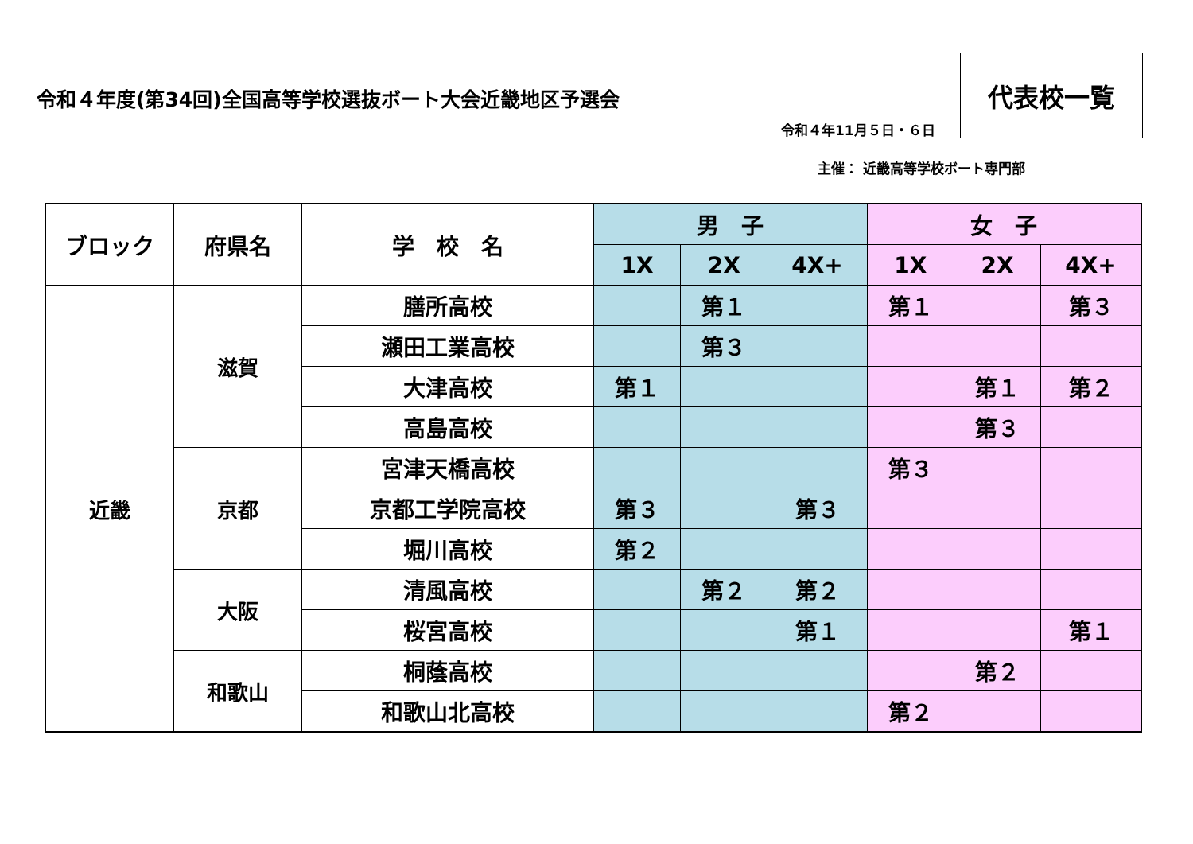令和４年度(第34回)全国高等学校選抜ボート大会近畿地区予選会
令和４年11月５日・６日
代表校一覧
主催： 近畿高等学校ボート専門部
| ブロック | 府県名 | 学 校 名 | 男 子 | | | 女 子 | | |
| --- | --- | --- | --- | --- | --- | --- | --- | --- |
| | | | 1X | 2X | 4X+ | 1X | 2X | 4X+ |
| 近畿 | 滋賀 | 膳所高校 | | 第１ | | 第１ | | 第３ |
| | | 瀬田工業高校 | | 第３ | | | | |
| | | 大津高校 | 第１ | | | | 第１ | 第２ |
| | | 高島高校 | | | | | 第３ | |
| | 京都 | 宮津天橋高校 | | | | 第３ | | |
| | | 京都工学院高校 | 第３ | | 第３ | | | |
| | | 堀川高校 | 第２ | | | | | |
| | 大阪 | 清風高校 | | 第２ | 第２ | | | |
| | | 桜宮高校 | | | 第１ | | | 第１ |
| | 和歌山 | 桐蔭高校 | | | | | 第２ | |
| | | 和歌山北高校 | | | | 第２ | | |